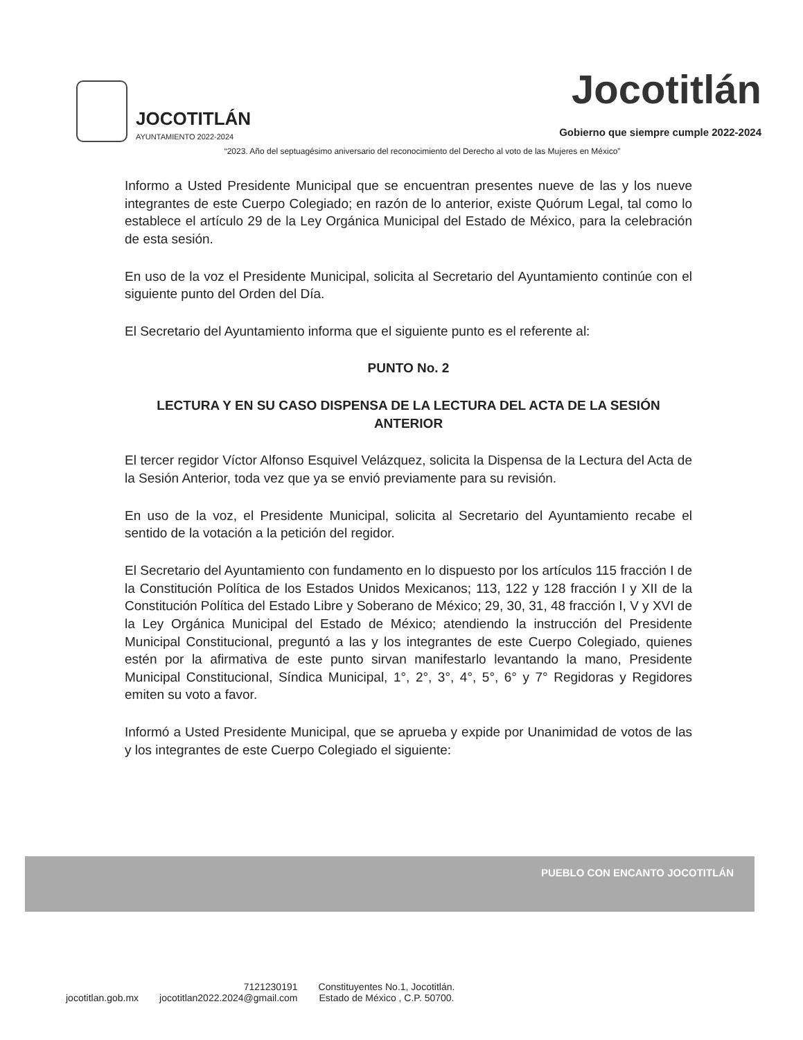JOCOTITLÁN
AYUNTAMIENTO 2022-2024
Jocotitlán
Gobierno que siempre cumple 2022-2024
“2023. Año del septuagésimo aniversario del reconocimiento del Derecho al voto de las Mujeres en México”
Informo a Usted Presidente Municipal que se encuentran presentes nueve de las y los nueve integrantes de este Cuerpo Colegiado; en razón de lo anterior, existe Quórum Legal, tal como lo establece el artículo 29 de la Ley Orgánica Municipal del Estado de México, para la celebración de esta sesión.
En uso de la voz el Presidente Municipal, solicita al Secretario del Ayuntamiento continúe con el siguiente punto del Orden del Día.
El Secretario del Ayuntamiento informa que el siguiente punto es el referente al:
PUNTO No. 2
LECTURA Y EN SU CASO DISPENSA DE LA LECTURA DEL ACTA DE LA SESIÓN ANTERIOR
El tercer regidor Víctor Alfonso Esquivel Velázquez, solicita la Dispensa de la Lectura del Acta de la Sesión Anterior, toda vez que ya se envió previamente para su revisión.
En uso de la voz, el Presidente Municipal, solicita al Secretario del Ayuntamiento recabe el sentido de la votación a la petición del regidor.
El Secretario del Ayuntamiento con fundamento en lo dispuesto por los artículos 115 fracción I de la Constitución Política de los Estados Unidos Mexicanos; 113, 122 y 128 fracción I y XII de la Constitución Política del Estado Libre y Soberano de México; 29, 30, 31, 48 fracción I, V y XVI de la Ley Orgánica Municipal del Estado de México; atendiendo la instrucción del Presidente Municipal Constitucional, preguntó a las y los integrantes de este Cuerpo Colegiado, quienes estén por la afirmativa de este punto sirvan manifestarlo levantando la mano, Presidente Municipal Constitucional, Síndica Municipal, 1°, 2°, 3°, 4°, 5°, 6° y 7° Regidoras y Regidores emiten su voto a favor.
Informó a Usted Presidente Municipal, que se aprueba y expide por Unanimidad de votos de las y los integrantes de este Cuerpo Colegiado el siguiente:
PUEBLO CON ENCANTO JOCOTITLÁN
jocotitlan.gob.mx
7121230191
jocotitlan2022.2024@gmail.com
Constituyentes No.1, Jocotitlán.
Estado de México , C.P. 50700.